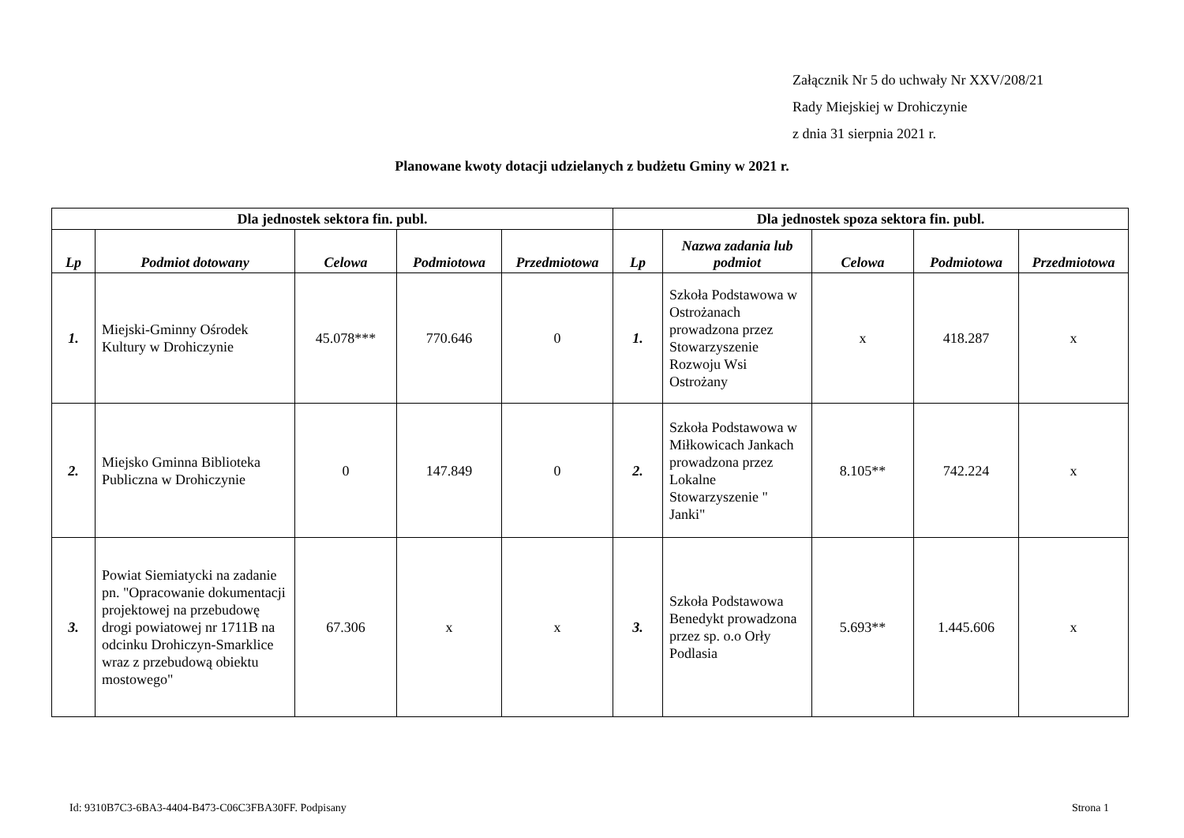Załącznik Nr 5 do uchwały Nr XXV/208/21
Rady Miejskiej w Drohiczynie
z dnia 31 sierpnia 2021 r.
Planowane kwoty dotacji udzielanych z budżetu Gminy w 2021 r.
| Dla jednostek sektora fin. publ. | | | | | Dla jednostek spoza sektora fin. publ. | | | | |
| --- | --- | --- | --- | --- | --- | --- | --- | --- | --- |
| Lp | Podmiot dotowany | Celowa | Podmiotowa | Przedmiotowa | Lp | Nazwa zadania lub podmiot | Celowa | Podmiotowa | Przedmiotowa |
| 1. | Miejski-Gminny Ośrodek Kultury w Drohiczynie | 45.078*** | 770.646 | 0 | 1. | Szkoła Podstawowa w Ostrożanach prowadzona przez Stowarzyszenie Rozwoju Wsi Ostrożany | x | 418.287 | x |
| 2. | Miejsko Gminna Biblioteka Publiczna w Drohiczynie | 0 | 147.849 | 0 | 2. | Szkoła Podstawowa w Miłkowicach Jankach prowadzona przez Lokalne Stowarzyszenie " Janki" | 8.105** | 742.224 | x |
| 3. | Powiat Siemiatycki na zadanie pn. "Opracowanie dokumentacji projektowej na przebudowę drogi powiatowej nr 1711B na odcinku Drohiczyn-Smarklice wraz z przebudową obiektu mostowego" | 67.306 | x | x | 3. | Szkoła Podstawowa Benedykt prowadzona przez sp. o.o Orły Podlasia | 5.693** | 1.445.606 | x |
Id: 9310B7C3-6BA3-4404-B473-C06C3FBA30FF. Podpisany Strona 1